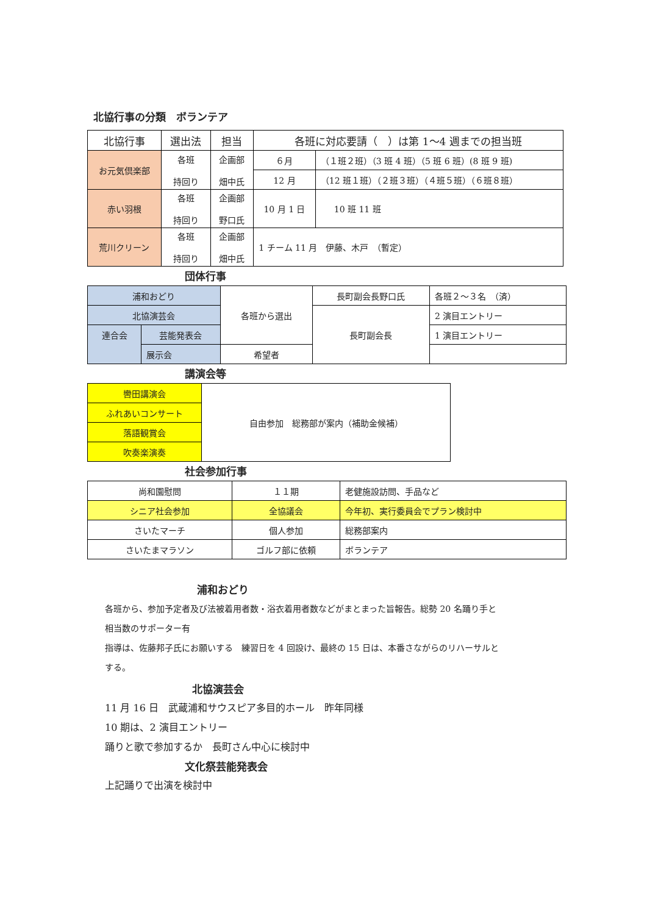北協行事の分類　ボランテア
| 北協行事 | 選出法 | 担当 | 各班に対応要請（ ）は第 1～4 週までの担当班 | |
| --- | --- | --- | --- | --- |
| お元気倶楽部 | 各班 持回り | 企画部 畑中氏 | ６月 | （１班２班）（3 班 4 班）（5 班 6 班）(8 班 9 班) |
| | | | 12 月 | （12 班１班）（２班３班）（４班５班）（６班８班） |
| 赤い羽根 | 各班 持回り | 企画部 野口氏 | 10 月 1 日 | 10 班 11 班 |
| 荒川クリーン | 各班 持回り | 企画部 畑中氏 | 1 チーム 11 月 伊藤、木戸 （暫定） | |
団体行事
| 浦和おどり | | 各班から選出 | 長町副会長野口氏 | 各班２～３名 （済） |
| 北協演芸会 | | | 長町副会長 | 2 演目エントリー |
| 連合会 | 芸能発表会 | | | 1 演目エントリー |
| | 展示会 | 希望者 | | |
講演会等
| 轡田講演会 | 自由参加 総務部が案内（補助金候補） |
| ふれあいコンサート | |
| 落語観賞会 | |
| 吹奏楽演奏 | |
社会参加行事
| 尚和園慰問 | １１期 | 老健施設訪問、手品など |
| シニア社会参加 | 全協議会 | 今年初、実行委員会でプラン検討中 |
| さいたマーチ | 個人参加 | 総務部案内 |
| さいたまマラソン | ゴルフ部に依頼 | ボランテア |
浦和おどり
各班から、参加予定者及び法被着用者数・浴衣着用者数などがまとまった旨報告。総勢 20 名踊り手と
相当数のサポーター有
指導は、佐藤邦子氏にお願いする　練習日を 4 回設け、最終の 15 日は、本番さながらのリハーサルと
する。
北協演芸会
11 月 16 日　武蔵浦和サウスピア多目的ホール　昨年同様
10 期は、2 演目エントリー
踊りと歌で参加するか　長町さん中心に検討中
文化祭芸能発表会
上記踊りで出演を検討中